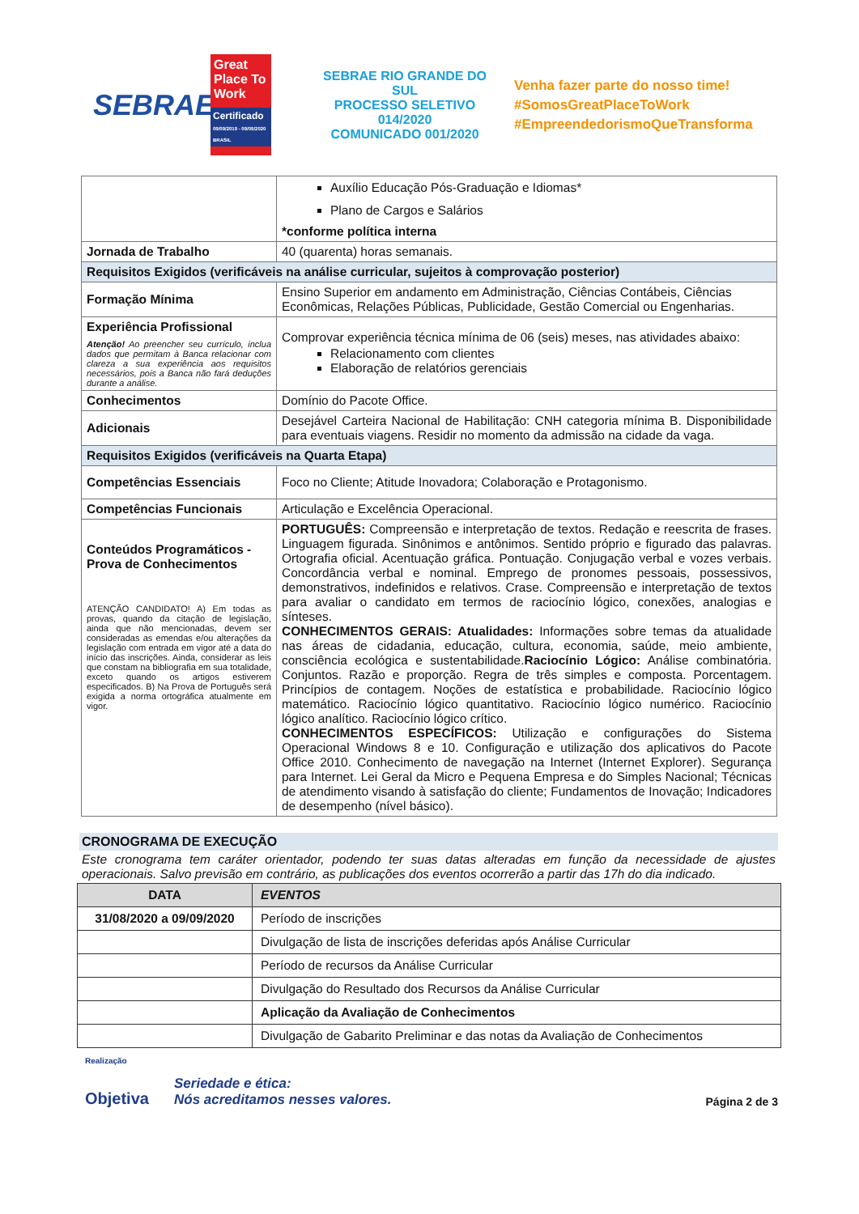SEBRAE
Great Place To Work
Certificado
09/09/2019 - 09/09/2020 BRASIL
SEBRAE RIO GRANDE DO SUL
PROCESSO SELETIVO 014/2020
COMUNICADO 001/2020
Venha fazer parte do nosso time!
#SomosGreatPlaceToWork
#EmpreendedorismoQueTransforma
| | Auxílio Educação Pós-Graduação e Idiomas* Plano de Cargos e Salários *conforme política interna |
| Jornada de Trabalho | 40 (quarenta) horas semanais. |
| Requisitos Exigidos (verificáveis na análise curricular, sujeitos à comprovação posterior) | |
| Formação Mínima | Ensino Superior em andamento em Administração, Ciências Contábeis, Ciências Econômicas, Relações Públicas, Publicidade, Gestão Comercial ou Engenharias. |
| Experiência Profissional Atenção! Ao preencher seu currículo, inclua dados que permitam à Banca relacionar com clareza a sua experiência aos requisitos necessários, pois a Banca não fará deduções durante a análise. | Comprovar experiência técnica mínima de 06 (seis) meses, nas atividades abaixo: Relacionamento com clientes Elaboração de relatórios gerenciais |
| Conhecimentos | Domínio do Pacote Office. |
| Adicionais | Desejável Carteira Nacional de Habilitação: CNH categoria mínima B. Disponibilidade para eventuais viagens. Residir no momento da admissão na cidade da vaga. |
| Requisitos Exigidos (verificáveis na Quarta Etapa) | |
| Competências Essenciais | Foco no Cliente; Atitude Inovadora; Colaboração e Protagonismo. |
| Competências Funcionais | Articulação e Excelência Operacional. |
| Conteúdos Programáticos - Prova de Conhecimentos ATENÇÃO CANDIDATO! A) Em todas as provas, quando da citação de legislação, ainda que não mencionadas, devem ser consideradas as emendas e/ou alterações da legislação com entrada em vigor até a data do início das inscrições. Ainda, considerar as leis que constam na bibliografia em sua totalidade, exceto quando os artigos estiverem especificados. B) Na Prova de Português será exigida a norma ortográfica atualmente em vigor. | PORTUGUÊS: Compreensão e interpretação de textos. Redação e reescrita de frases. Linguagem figurada. Sinônimos e antônimos. Sentido próprio e figurado das palavras. Ortografia oficial. Acentuação gráfica. Pontuação. Conjugação verbal e vozes verbais. Concordância verbal e nominal. Emprego de pronomes pessoais, possessivos, demonstrativos, indefinidos e relativos. Crase. Compreensão e interpretação de textos para avaliar o candidato em termos de raciocínio lógico, conexões, analogias e sínteses. CONHECIMENTOS GERAIS: Atualidades: Informações sobre temas da atualidade nas áreas de cidadania, educação, cultura, economia, saúde, meio ambiente, consciência ecológica e sustentabilidade. Raciocínio Lógico: Análise combinatória. Conjuntos. Razão e proporção. Regra de três simples e composta. Porcentagem. Princípios de contagem. Noções de estatística e probabilidade. Raciocínio lógico matemático. Raciocínio lógico quantitativo. Raciocínio lógico numérico. Raciocínio lógico analítico. Raciocínio lógico crítico. CONHECIMENTOS ESPECÍFICOS: Utilização e configurações do Sistema Operacional Windows 8 e 10. Configuração e utilização dos aplicativos do Pacote Office 2010. Conhecimento de navegação na Internet (Internet Explorer). Segurança para Internet. Lei Geral da Micro e Pequena Empresa e do Simples Nacional; Técnicas de atendimento visando à satisfação do cliente; Fundamentos de Inovação; Indicadores de desempenho (nível básico). |
CRONOGRAMA DE EXECUÇÃO
Este cronograma tem caráter orientador, podendo ter suas datas alteradas em função da necessidade de ajustes operacionais. Salvo previsão em contrário, as publicações dos eventos ocorrerão a partir das 17h do dia indicado.
| DATA | EVENTOS |
| --- | --- |
| 31/08/2020 a 09/09/2020 | Período de inscrições |
| | Divulgação de lista de inscrições deferidas após Análise Curricular |
| | Período de recursos da Análise Curricular |
| | Divulgação do Resultado dos Recursos da Análise Curricular |
| | Aplicação da Avaliação de Conhecimentos |
| | Divulgação de Gabarito Preliminar e das notas da Avaliação de Conhecimentos |
Realização
Objetiva
Seriedade e ética:
Nós acreditamos nesses valores.
Página 2 de 3